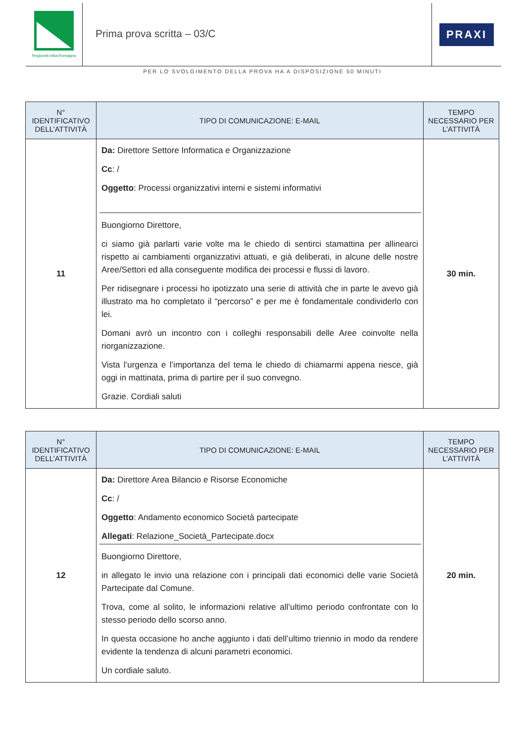RegioneEmilia-Romagna
Prima prova scritta – 03/C
PRAXI
PER LO SVOLGIMENTO DELLA PROVA HA A DISPOSIZIONE 50 MINUTI
| N° IDENTIFICATIVO DELL’ATTIVITÀ | TIPO DI COMUNICAZIONE: E-MAIL | TEMPO NECESSARIO PER L’ATTIVITÀ |
| --- | --- | --- |
| 11 | Da: Direttore Settore Informatica e Organizzazione Cc : / Oggetto : Processi organizzativi interni e sistemi informativi Buongiorno Direttore, ci siamo già parlarti varie volte ma le chiedo di sentirci stamattina per allinearci rispetto ai cambiamenti organizzativi attuati, e già deliberati, in alcune delle nostre Aree/Settori ed alla conseguente modifica dei processi e flussi di lavoro. Per ridisegnare i processi ho ipotizzato una serie di attività che in parte le avevo già illustrato ma ho completato il “percorso” e per me è fondamentale condividerlo con lei. Domani avrò un incontro con i colleghi responsabili delle Aree coinvolte nella riorganizzazione. Vista l’urgenza e l’importanza del tema le chiedo di chiamarmi appena riesce, già oggi in mattinata, prima di partire per il suo convegno. Grazie. Cordiali saluti | 30 min. |
| N° IDENTIFICATIVO DELL’ATTIVITÀ | TIPO DI COMUNICAZIONE: E-MAIL | TEMPO NECESSARIO PER L’ATTIVITÀ |
| --- | --- | --- |
| 12 | Da: Direttore Area Bilancio e Risorse Economiche Cc : / Oggetto : Andamento economico Società partecipate Allegati : Relazione_Società_Partecipate.docx Buongiorno Direttore, in allegato le invio una relazione con i principali dati economici delle varie Società Partecipate dal Comune. Trova, come al solito, le informazioni relative all’ultimo periodo confrontate con lo stesso periodo dello scorso anno. In questa occasione ho anche aggiunto i dati dell’ultimo triennio in modo da rendere evidente la tendenza di alcuni parametri economici. Un cordiale saluto. | 20 min. |